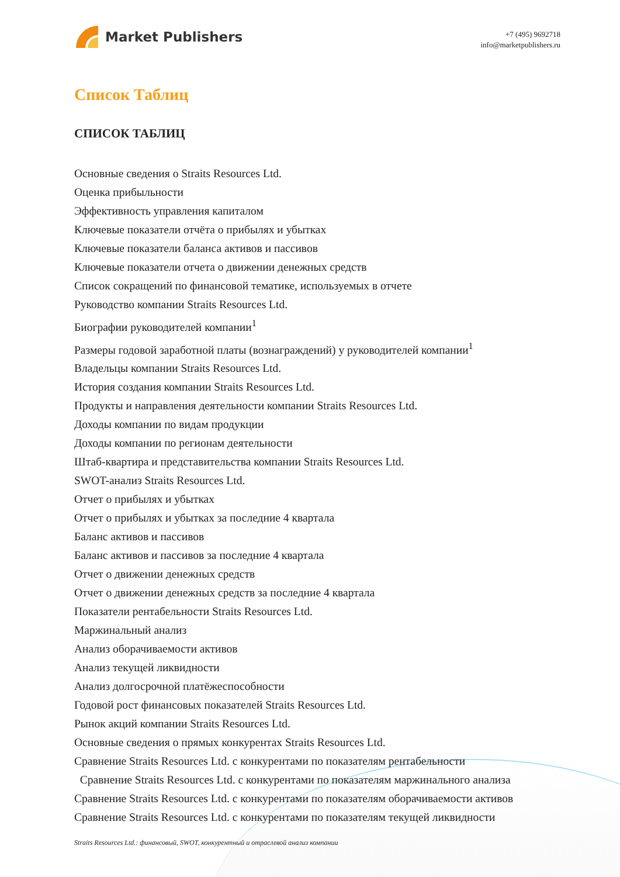Market Publishers
+7 (495) 9692718
info@marketpublishers.ru
Список Таблиц
СПИСОК ТАБЛИЦ
Основные сведения о Straits Resources Ltd.
Оценка прибыльности
Эффективность управления капиталом
Ключевые показатели отчёта о прибылях и убытках
Ключевые показатели баланса активов и пассивов
Ключевые показатели отчета о движении денежных средств
Список сокращений по финансовой тематике, используемых в отчете
Руководство компании Straits Resources Ltd.
Биографии руководителей компании<sup>1</sup>
Размеры годовой заработной платы (вознаграждений) у руководителей компании<sup>1</sup>
Владельцы компании Straits Resources Ltd.
История создания компании Straits Resources Ltd.
Продукты и направления деятельности компании Straits Resources Ltd.
Доходы компании по видам продукции
Доходы компании по регионам деятельности
Штаб-квартира и представительства компании Straits Resources Ltd.
SWOT-анализ Straits Resources Ltd.
Отчет о прибылях и убытках
Отчет о прибылях и убытках за последние 4 квартала
Баланс активов и пассивов
Баланс активов и пассивов за последние 4 квартала
Отчет о движении денежных средств
Отчет о движении денежных средств за последние 4 квартала
Показатели рентабельности Straits Resources Ltd.
Маржинальный анализ
Анализ оборачиваемости активов
Анализ текущей ликвидности
Анализ долгосрочной платёжеспособности
Годовой рост финансовых показателей Straits Resources Ltd.
Рынок акций компании Straits Resources Ltd.
Основные сведения о прямых конкурентах Straits Resources Ltd.
Сравнение Straits Resources Ltd. с конкурентами по показателям рентабельности
Сравнение Straits Resources Ltd. с конкурентами по показателям маржинального анализа
Сравнение Straits Resources Ltd. с конкурентами по показателям оборачиваемости активов
Сравнение Straits Resources Ltd. с конкурентами по показателям текущей ликвидности
Straits Resources Ltd.: финансовый, SWOT, конкурентный и отраслевой анализ компании